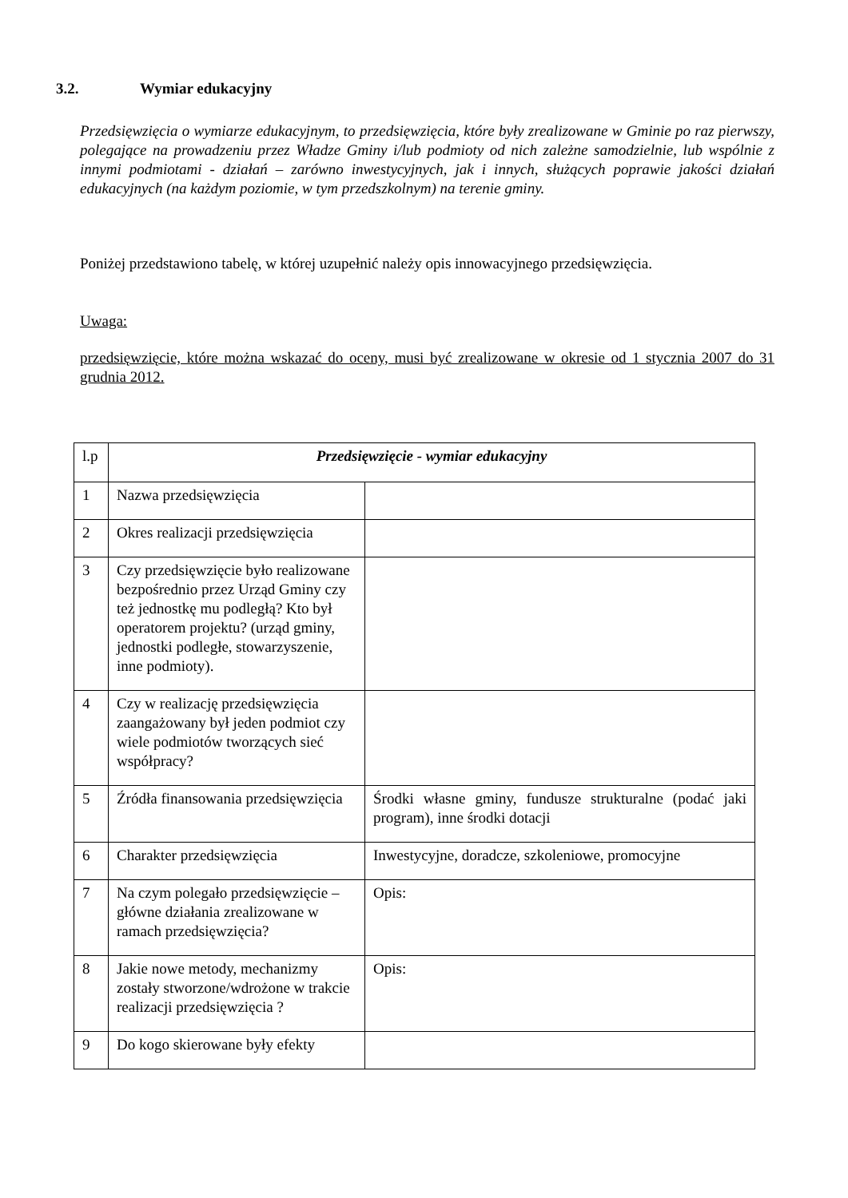3.2. Wymiar edukacyjny
Przedsięwzięcia o wymiarze edukacyjnym, to przedsięwzięcia, które były zrealizowane w Gminie po raz pierwszy, polegające na prowadzeniu przez Władze Gminy i/lub podmioty od nich zależne samodzielnie, lub wspólnie z innymi podmiotami - działań – zarówno inwestycyjnych, jak i innych, służących poprawie jakości działań edukacyjnych (na każdym poziomie, w tym przedszkolnym) na terenie gminy.
Poniżej przedstawiono tabelę, w której uzupełnić należy opis innowacyjnego przedsięwzięcia.
Uwaga:
przedsięwzięcie, które można wskazać do oceny, musi być zrealizowane w okresie od 1 stycznia 2007 do 31 grudnia 2012.
| l.p | Przedsięwzięcie - wymiar edukacyjny | |
| --- | --- | --- |
| 1 | Nazwa przedsięwzięcia | |
| 2 | Okres realizacji przedsięwzięcia | |
| 3 | Czy przedsięwzięcie było realizowane bezpośrednio przez Urząd Gminy czy też jednostkę mu podległą? Kto był operatorem projektu? (urząd gminy, jednostki podległe, stowarzyszenie, inne podmioty). | |
| 4 | Czy w realizację przedsięwzięcia zaangażowany był jeden podmiot czy wiele podmiotów tworzących sieć współpracy? | |
| 5 | Źródła finansowania przedsięwzięcia | Środki własne gminy, fundusze strukturalne (podać jaki program), inne środki dotacji |
| 6 | Charakter przedsięwzięcia | Inwestycyjne, doradcze, szkoleniowe, promocyjne |
| 7 | Na czym polegało przedsięwzięcie –główne działania zrealizowane w ramach przedsięwzięcia? | Opis: |
| 8 | Jakie nowe metody, mechanizmy zostały stworzone/wdrożone w trakcie realizacji przedsięwzięcia ? | Opis: |
| 9 | Do kogo skierowane były efekty | |